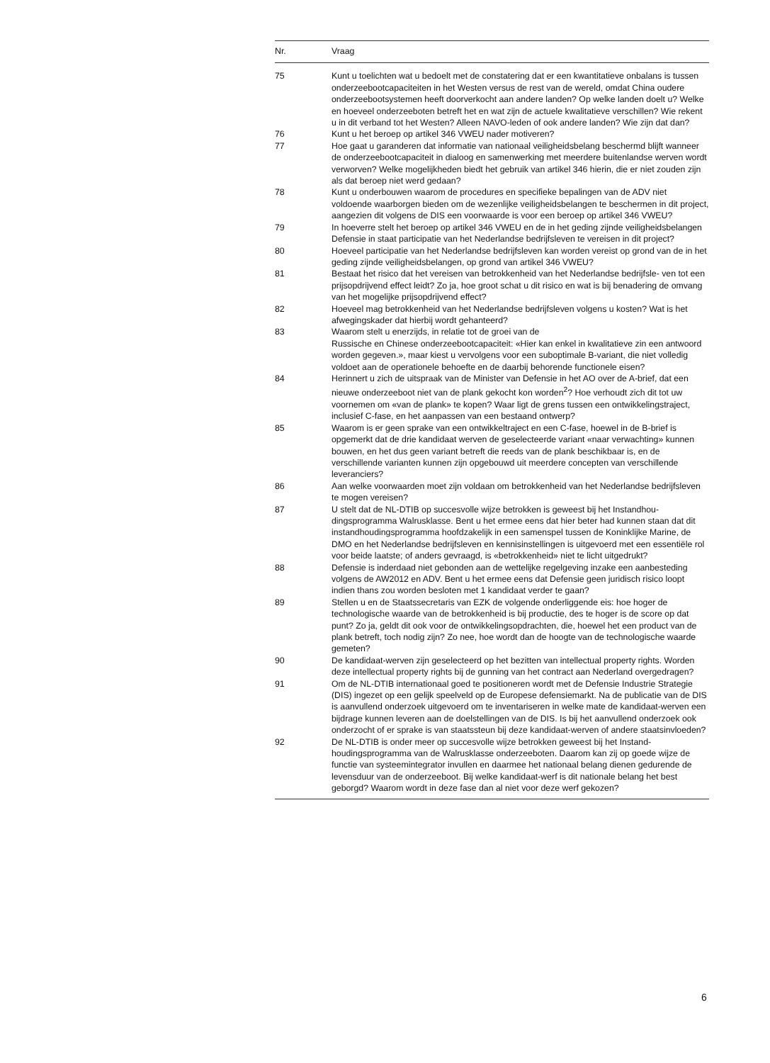| Nr. | Vraag |
| --- | --- |
| 75 | Kunt u toelichten wat u bedoelt met de constatering dat er een kwantitatieve onbalans is tussen onderzeebootcapaciteiten in het Westen versus de rest van de wereld, omdat China oudere onderzeebootsystemen heeft doorverkocht aan andere landen? Op welke landen doelt u? Welke en hoeveel onderzeeboten betreft het en wat zijn de actuele kwalitatieve verschillen? Wie rekent u in dit verband tot het Westen? Alleen NAVO-leden of ook andere landen? Wie zijn dat dan? |
| 76 | Kunt u het beroep op artikel 346 VWEU nader motiveren? |
| 77 | Hoe gaat u garanderen dat informatie van nationaal veiligheidsbelang beschermd blijft wanneer de onderzeebootcapaciteit in dialoog en samenwerking met meerdere buitenlandse werven wordt verworven? Welke mogelijkheden biedt het gebruik van artikel 346 hierin, die er niet zouden zijn als dat beroep niet werd gedaan? |
| 78 | Kunt u onderbouwen waarom de procedures en specifieke bepalingen van de ADV niet voldoende waarborgen bieden om de wezenlijke veiligheidsbelangen te beschermen in dit project, aangezien dit volgens de DIS een voorwaarde is voor een beroep op artikel 346 VWEU? |
| 79 | In hoeverre stelt het beroep op artikel 346 VWEU en de in het geding zijnde veiligheidsbelangen Defensie in staat participatie van het Nederlandse bedrijfsleven te vereisen in dit project? |
| 80 | Hoeveel participatie van het Nederlandse bedrijfsleven kan worden vereist op grond van de in het geding zijnde veiligheidsbelangen, op grond van artikel 346 VWEU? |
| 81 | Bestaat het risico dat het vereisen van betrokkenheid van het Nederlandse bedrijfsle- ven tot een prijsopdrijvend effect leidt? Zo ja, hoe groot schat u dit risico en wat is bij benadering de omvang van het mogelijke prijsopdrijvend effect? |
| 82 | Hoeveel mag betrokkenheid van het Nederlandse bedrijfsleven volgens u kosten? Wat is het afwegingskader dat hierbij wordt gehanteerd? |
| 83 | Waarom stelt u enerzijds, in relatie tot de groei van de Russische en Chinese onderzeebootcapaciteit: «Hier kan enkel in kwalitatieve zin een antwoord worden gegeven.», maar kiest u vervolgens voor een suboptimale B-variant, die niet volledig voldoet aan de operationele behoefte en de daarbij behorende functionele eisen? |
| 84 | Herinnert u zich de uitspraak van de Minister van Defensie in het AO over de A-brief, dat een nieuwe onderzeeboot niet van de plank gekocht kon worden<sup>2</sup>? Hoe verhoudt zich dit tot uw voornemen om «van de plank» te kopen? Waar ligt de grens tussen een ontwikkelingstraject, inclusief C-fase, en het aanpassen van een bestaand ontwerp? |
| 85 | Waarom is er geen sprake van een ontwikkeltraject en een C-fase, hoewel in de B-brief is opgemerkt dat de drie kandidaat werven de geselecteerde variant «naar verwachting» kunnen bouwen, en het dus geen variant betreft die reeds van de plank beschikbaar is, en de verschillende varianten kunnen zijn opgebouwd uit meerdere concepten van verschillende leveranciers? |
| 86 | Aan welke voorwaarden moet zijn voldaan om betrokkenheid van het Nederlandse bedrijfsleven te mogen vereisen? |
| 87 | U stelt dat de NL-DTIB op succesvolle wijze betrokken is geweest bij het Instandhou- dingsprogramma Walrusklasse. Bent u het ermee eens dat hier beter had kunnen staan dat dit instandhoudingsprogramma hoofdzakelijk in een samenspel tussen de Koninklijke Marine, de DMO en het Nederlandse bedrijfsleven en kennisinstellingen is uitgevoerd met een essentiële rol voor beide laatste; of anders gevraagd, is «betrokkenheid» niet te licht uitgedrukt? |
| 88 | Defensie is inderdaad niet gebonden aan de wettelijke regelgeving inzake een aanbesteding volgens de AW2012 en ADV. Bent u het ermee eens dat Defensie geen juridisch risico loopt indien thans zou worden besloten met 1 kandidaat verder te gaan? |
| 89 | Stellen u en de Staatssecretaris van EZK de volgende onderliggende eis: hoe hoger de technologische waarde van de betrokkenheid is bij productie, des te hoger is de score op dat punt? Zo ja, geldt dit ook voor de ontwikkelingsopdrachten, die, hoewel het een product van de plank betreft, toch nodig zijn? Zo nee, hoe wordt dan de hoogte van de technologische waarde gemeten? |
| 90 | De kandidaat-werven zijn geselecteerd op het bezitten van intellectual property rights. Worden deze intellectual property rights bij de gunning van het contract aan Nederland overgedragen? |
| 91 | Om de NL-DTIB internationaal goed te positioneren wordt met de Defensie Industrie Strategie (DIS) ingezet op een gelijk speelveld op de Europese defensiemarkt. Na de publicatie van de DIS is aanvullend onderzoek uitgevoerd om te inventariseren in welke mate de kandidaat-werven een bijdrage kunnen leveren aan de doelstellingen van de DIS. Is bij het aanvullend onderzoek ook onderzocht of er sprake is van staatssteun bij deze kandidaat-werven of andere staatsinvloeden? |
| 92 | De NL-DTIB is onder meer op succesvolle wijze betrokken geweest bij het Instand- houdingsprogramma van de Walrusklasse onderzeeboten. Daarom kan zij op goede wijze de functie van systeemintegrator invullen en daarmee het nationaal belang dienen gedurende de levensduur van de onderzeeboot. Bij welke kandidaat-werf is dit nationale belang het best geborgd? Waarom wordt in deze fase dan al niet voor deze werf gekozen? |
6